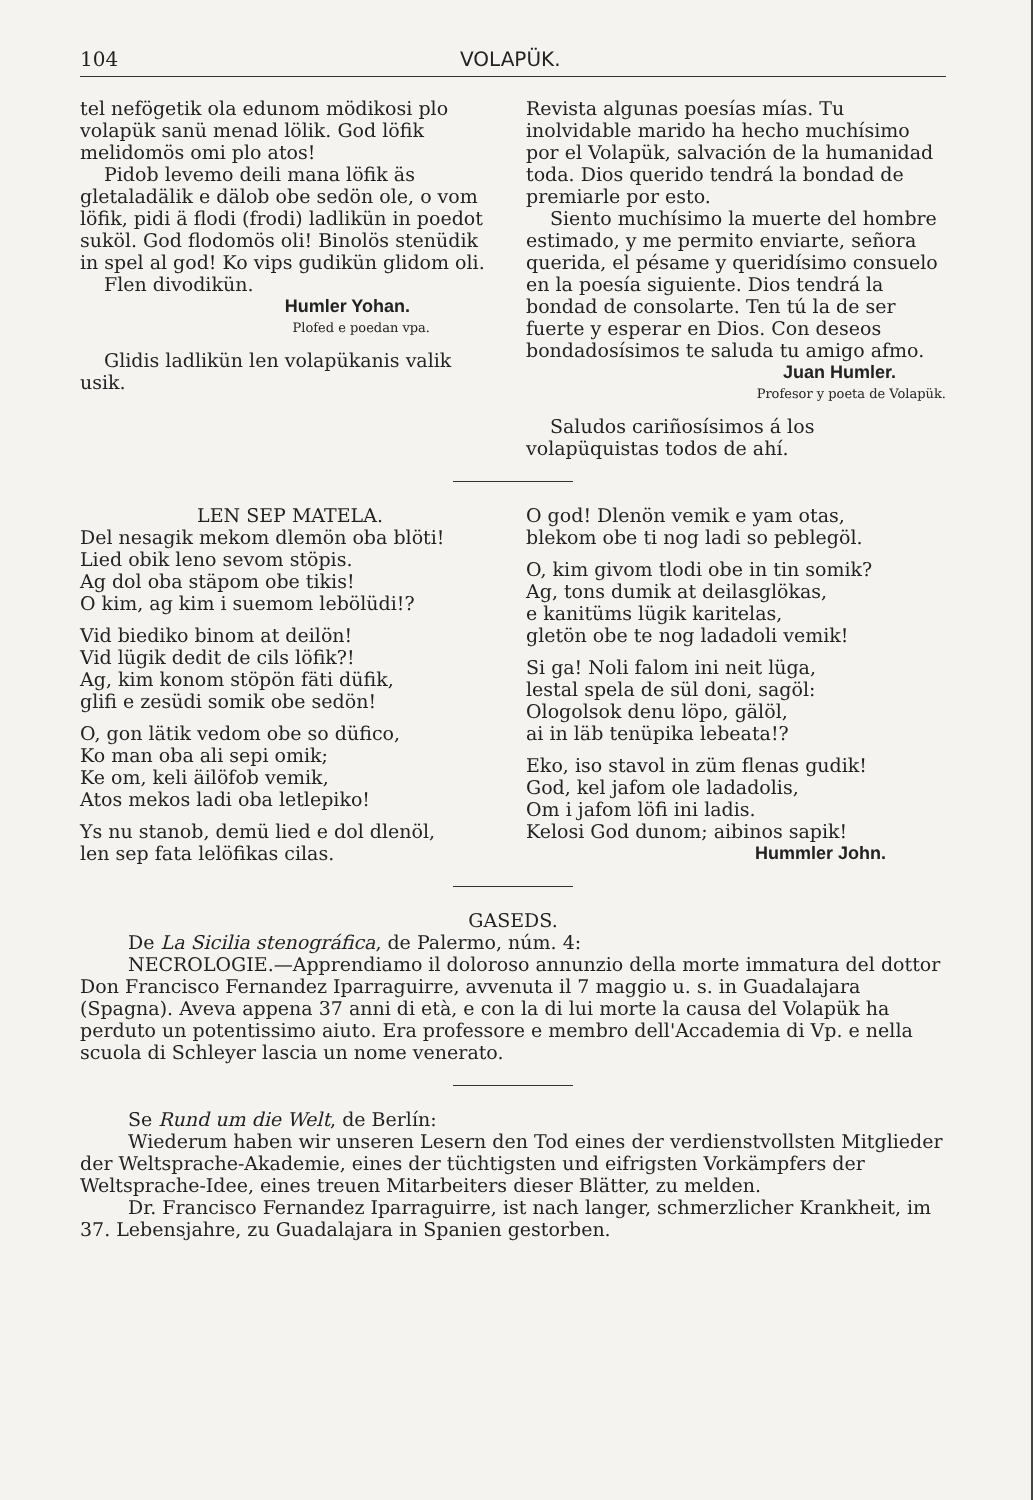104 VOLAPÜK.
tel nefögetik ola edunom mödikosi plo volapük sanü menad lölik. God löfik melidomös omi plo atos!
Pidob levemo deili mana löfik äs gletaladälik e dälob obe sedön ole, o vom löfik, pidi ä flodi (frodi) ladlikün in poedot suköl. God flodomös oli! Binolös stenüdik in spel al god! Ko vips gudikün glidom oli.
Flen divodikün.
Humler Yohan.
Plofed e poedan vpa.
Glidis ladlikün len volapükanis valik usik.
Revista algunas poesías mías. Tu inolvidable marido ha hecho muchísimo por el Volapük, salvación de la humanidad toda. Dios querido tendrá la bondad de premiarle por esto.
Siento muchísimo la muerte del hombre estimado, y me permito enviarte, señora querida, el pésame y queridísimo consuelo en la poesía siguiente. Dios tendrá la bondad de consolarte. Ten tú la de ser fuerte y esperar en Dios. Con deseos bondadosísimos te saluda tu amigo afmo.
Juan Humler.
Profesor y poeta de Volapük.
Saludos cariñosísimos á los volapüquistas todos de ahí.
LEN SEP MATELA.
Del nesagik mekom dlemön oba blöti!
Lied obik leno sevom stöpis.
Ag dol oba stäpom obe tikis!
O kim, ag kim i suemom lebölüdi!?
Vid biediko binom at deilön!
Vid lügik dedit de cils löfik?!
Ag, kim konom stöpön fäti düfik,
glifi e zesüdi somik obe sedön!
O, gon lätik vedom obe so düfico,
Ko man oba ali sepi omik;
Ke om, keli äilöfob vemik,
Atos mekos ladi oba letlepiko!
Ys nu stanob, demü lied e dol dlenöl,
len sep fata lelöfikas cilas.
O god! Dlenön vemik e yam otas,
blekom obe ti nog ladi so peblegöl.
O, kim givom tlodi obe in tin somik?
Ag, tons dumik at deilasglökas,
e kanitüms lügik karitelas,
gletön obe te nog ladadoli vemik!
Si ga! Noli falom ini neit lüga,
lestal spela de sül doni, sagöl:
Ologolsok denu löpo, gälöl,
ai in läb tenüpika lebeata!?
Eko, iso stavol in züm flenas gudik!
God, kel jafom ole ladadolis,
Om i jafom löfi ini ladis.
Kelosi God dunom; aibinos sapik!
Hummler John.
GASEDS.
De La Sicilia stenográfica, de Palermo, núm. 4:
NECROLOGIE.—Apprendiamo il doloroso annunzio della morte immatura del dottor Don Francisco Fernandez Iparraguirre, avvenuta il 7 maggio u. s. in Guadalajara (Spagna). Aveva appena 37 anni di età, e con la di lui morte la causa del Volapük ha perduto un potentissimo aiuto. Era professore e membro dell'Accademia di Vp. e nella scuola di Schleyer lascia un nome venerato.
Se Rund um die Welt, de Berlín:
Wiederum haben wir unseren Lesern den Tod eines der verdienstvollsten Mitglieder der Weltsprache-Akademie, eines der tüchtigsten und eifrigsten Vorkämpfers der Weltsprache-Idee, eines treuen Mitarbeiters dieser Blätter, zu melden.
Dr. Francisco Fernandez Iparraguirre, ist nach langer, schmerzlicher Krankheit, im 37. Lebensjahre, zu Guadalajara in Spanien gestorben.